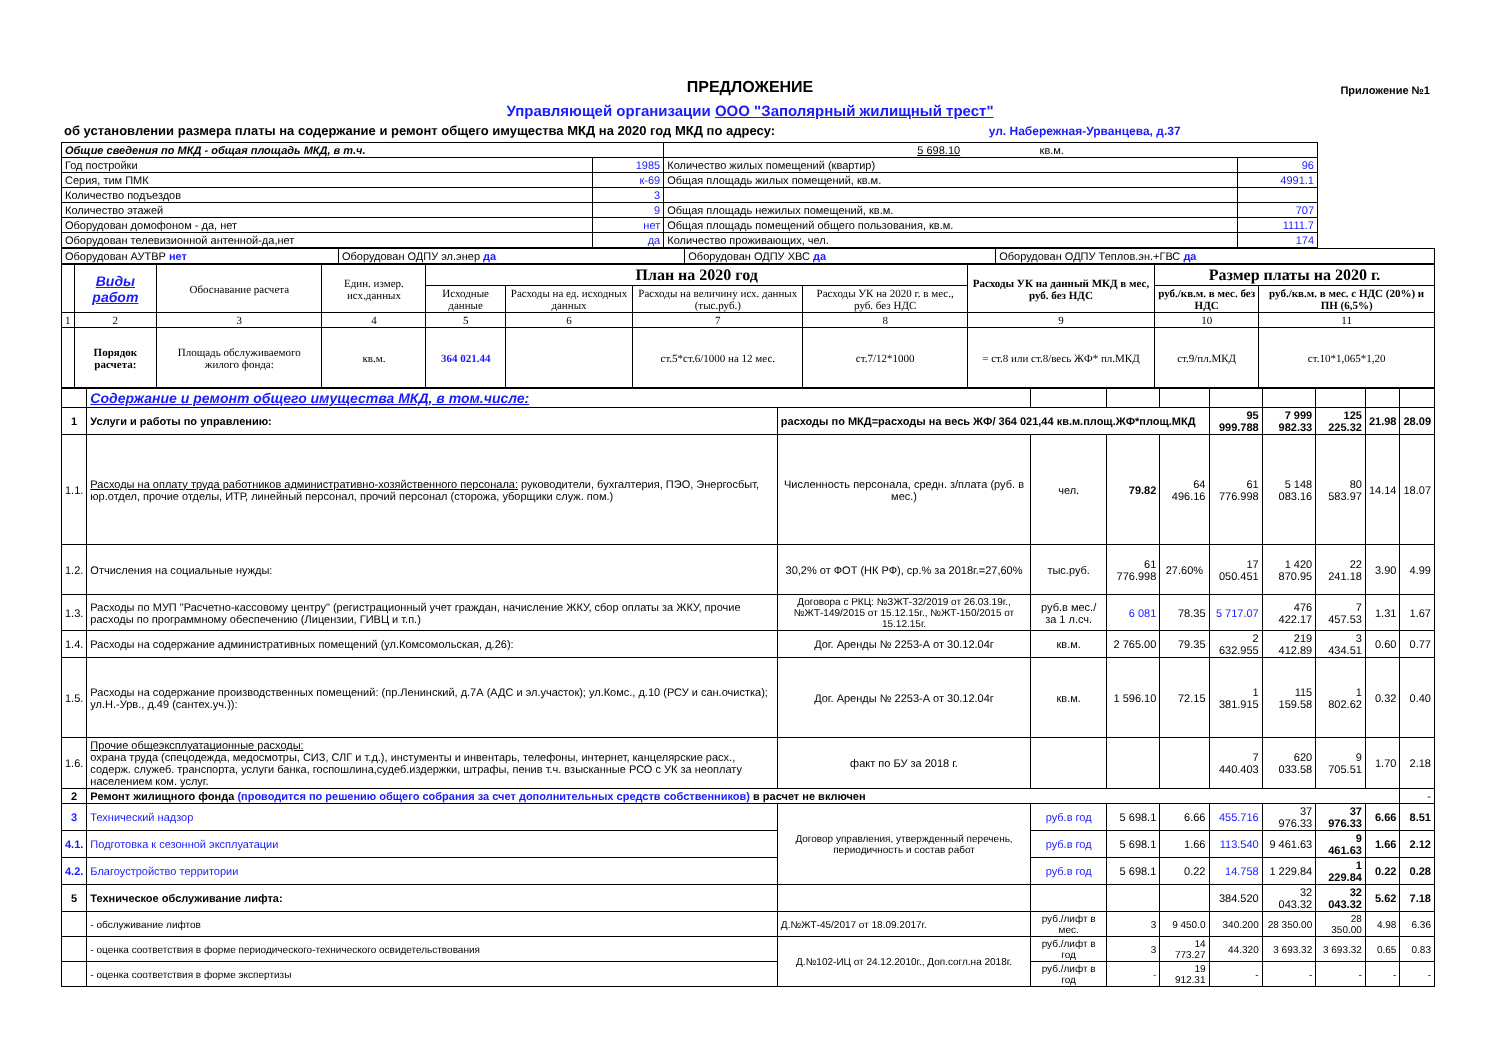ПРЕДЛОЖЕНИЕ
Приложение №1
Управляющей организации ООО "Заполярный жилищный трест"
об установлении размера платы на содержание и ремонт общего имущества МКД на 2020 год МКД по адресу: ул. Набережная-Урванцева, д.37
| Общие сведения по МКД - общая площадь МКД, в т.ч. | | 5 698.10 кв.м. | |
| Год постройки | 1985 | Количество жилых помещений (квартир) | 96 |
| Серия, тим ПМК | к-69 | Общая площадь жилых помещений, кв.м. | 4991.1 |
| Количество подъездов | 3 | | |
| Количество этажей | 9 | Общая площадь нежилых помещений, кв.м. | 707 |
| Оборудован домофоном - да, нет | нет | Общая площадь помещений общего пользования, кв.м. | 1111.7 |
| Оборудован телевизионной антенной-да,нет | да | Количество проживающих, чел. | 174 |
| Оборудован АУТВР нет | Оборудован ОДПУ эл.энер да | Оборудован ОДПУ ХВС да | Оборудован ОДПУ Теплов.эн.+ГВС да |
| | Виды работ | Обоснавание расчета | Един. измер. исх.данных | План на 2020 год | | | | Расходы УК на данный МКД в мес, руб. без НДС | Размер платы на 2020 г. | |
| --- | --- | --- | --- | --- | --- | --- | --- | --- | --- | --- |
| | | | | Исходные данные | Расходы на ед. исходных данных | Расходы на величину исх. данных (тыс.руб.) | Расходы УК на 2020 г. в мес., руб. без НДС | | руб./кв.м. в мес. без НДС | руб./кв.м. в мес. с НДС (20%) и ПН (6,5%) |
| 1 | 2 | 3 | 4 | 5 | 6 | 7 | 8 | 9 | 10 | 11 |
| | Порядок расчета: | Площадь обслуживаемого жилого фонда: | кв.м. | 364 021.44 | | ст.5*ст.6/1000 на 12 мес. | ст.7/12*1000 | = ст.8 или ст.8/весь ЖФ* пл.МКД | ст.9/пл.МКД | ст.10*1,065*1,20 |
| | Содержание и ремонт общего имущества МКД, в том.числе: | | | | | | | | | |
| 1 | Услуги и работы по управлению: | расходы по МКД=расходы на весь ЖФ/ 364 021,44 кв.м.площ.ЖФ*площ.МКД | | | | 95 999.788 | 7 999 982.33 | 125 225.32 | 21.98 | 28.09 |
| 1.1. | Расходы на оплату труда работников административно-хозяйственного персонала: руководители, бухгалтерия, ПЭО, Энергосбыт, юр.отдел, прочие отделы, ИТР, линейный персонал, прочий персонал (сторожа, уборщики служ. пом.) | Численность персонала, средн. з/плата (руб. в мес.) | чел. | 79.82 | 64 496.16 | 61 776.998 | 5 148 083.16 | 80 583.97 | 14.14 | 18.07 |
| 1.2. | Отчисления на социальные нужды: | 30,2% от ФОТ (НК РФ), ср.% за 2018г.=27,60% | тыс.руб. | 61 776.998 | 27.60% | 17 050.451 | 1 420 870.95 | 22 241.18 | 3.90 | 4.99 |
| 1.3. | Расходы по МУП "Расчетно-кассовому центру" (регистрационный учет граждан, начисление ЖКУ, сбор оплаты за ЖКУ, прочие расходы по программному обеспечению (Лицензии, ГИВЦ и т.п.) | Договора с РКЦ: №ЗЖТ-32/2019 от 26.03.19г., №ЖТ-149/2015 от 15.12.15г., №ЖТ-150/2015 от 15.12.15г. | руб.в мес./ за 1 л.сч. | 6 081 | 78.35 | 5 717.07 | 476 422.17 | 7 457.53 | 1.31 | 1.67 |
| 1.4. | Расходы на содержание административных помещений (ул.Комсомольская, д.26): | Дог. Аренды № 2253-А от 30.12.04г | кв.м. | 2 765.00 | 79.35 | 2 632.955 | 219 412.89 | 3 434.51 | 0.60 | 0.77 |
| 1.5. | Расходы на содержание производственных помещений: (пр.Ленинский, д.7А (АДС и эл.участок); ул.Комс., д.10 (РСУ и сан.очистка); ул.Н.-Урв., д.49 (сантех.уч.)): | Дог. Аренды № 2253-А от 30.12.04г | кв.м. | 1 596.10 | 72.15 | 1 381.915 | 115 159.58 | 1 802.62 | 0.32 | 0.40 |
| 1.6. | Прочие общеэксплуатационные расходы: охрана труда (спецодежда, медосмотры, СИЗ, СЛГ и т.д.), инстументы и инвентарь, телефоны, интернет, канцелярские расх., содерж. служеб. транспорта, услуги банка, госпошлина,судеб.издержки, штрафы, пенив т.ч. взысканные РСО с УК за неоплату населением ком. услуг. | факт по БУ за 2018 г. | | | | 7 440.403 | 620 033.58 | 9 705.51 | 1.70 | 2.18 |
| 2 | Ремонт жилищного фонда (проводится по решению общего собрания за счет дополнительных средств собственников) в расчет не включен | | | | | | | | | - |
| 3 | Технический надзор | Договор управления, утвержденный перечень, периодичность и состав работ | руб.в год | 5 698.1 | 6.66 | 455.716 | 37 976.33 | 37 976.33 | 6.66 | 8.51 |
| 4.1. | Подготовка к сезонной эксплуатации | | руб.в год | 5 698.1 | 1.66 | 113.540 | 9 461.63 | 9 461.63 | 1.66 | 2.12 |
| 4.2. | Благоустройство территории | | руб.в год | 5 698.1 | 0.22 | 14.758 | 1 229.84 | 1 229.84 | 0.22 | 0.28 |
| 5 | Техническое обслуживание лифта: | | | | | 384.520 | 32 043.32 | 32 043.32 | 5.62 | 7.18 |
| | - обслуживание лифтов | Д.№ЖТ-45/2017 от 18.09.2017г. | руб./лифт в мес. | 3 | 9 450.0 | 340.200 | 28 350.00 | 28 350.00 | 4.98 | 6.36 |
| | - оценка соответствия в форме периодического-технического освидетельствования | Д.№102-ИЦ от 24.12.2010г., Доп.согл.на 2018г. | руб./лифт в год | 3 | 14 773.27 | 44.320 | 3 693.32 | 3 693.32 | 0.65 | 0.83 |
| | - оценка соответствия в форме экспертизы | | руб./лифт в год | - | 19 912.31 | - | - | - | - | - |